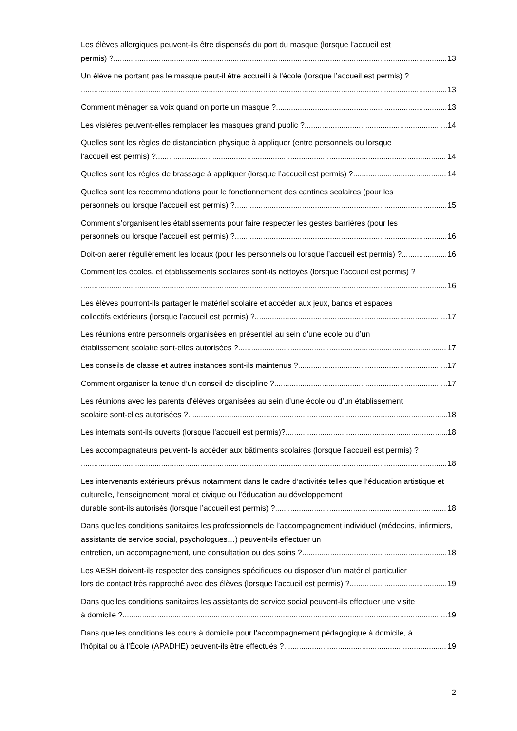Les élèves allergiques peuvent-ils être dispensés du port du masque (lorsque l’accueil est
permis) ? 13
Un élève ne portant pas le masque peut-il être accueilli à l’école (lorsque l’accueil est permis) ?
13
Comment ménager sa voix quand on porte un masque ? 13
Les visières peuvent-elles remplacer les masques grand public ? 14
Quelles sont les règles de distanciation physique à appliquer (entre personnels ou lorsque
l’accueil est permis) ? 14
Quelles sont les règles de brassage à appliquer (lorsque l’accueil est permis) ? 14
Quelles sont les recommandations pour le fonctionnement des cantines scolaires (pour les
personnels ou lorsque l’accueil est permis) ? 15
Comment s’organisent les établissements pour faire respecter les gestes barrières (pour les
personnels ou lorsque l’accueil est permis) ? 16
Doit-on aérer régulièrement les locaux (pour les personnels ou lorsque l’accueil est permis) ? 16
Comment les écoles, et établissements scolaires sont-ils nettoyés (lorsque l’accueil est permis) ?
16
Les élèves pourront-ils partager le matériel scolaire et accéder aux jeux, bancs et espaces
collectifs extérieurs (lorsque l’accueil est permis) ? 17
Les réunions entre personnels organisées en présentiel au sein d’une école ou d’un
établissement scolaire sont-elles autorisées ? 17
Les conseils de classe et autres instances sont-ils maintenus ? 17
Comment organiser la tenue d’un conseil de discipline ? 17
Les réunions avec les parents d’élèves organisées au sein d’une école ou d’un établissement
scolaire sont-elles autorisées ? 18
Les internats sont-ils ouverts (lorsque l’accueil est permis)? 18
Les accompagnateurs peuvent-ils accéder aux bâtiments scolaires (lorsque l’accueil est permis) ?
18
Les intervenants extérieurs prévus notamment dans le cadre d’activités telles que l’éducation artistique et culturelle, l’enseignement moral et civique ou l’éducation au développement
durable sont-ils autorisés (lorsque l’accueil est permis) ? 18
Dans quelles conditions sanitaires les professionnels de l’accompagnement individuel (médecins, infirmiers, assistants de service social, psychologues…) peuvent-ils effectuer un
entretien, un accompagnement, une consultation ou des soins ? 18
Les AESH doivent-ils respecter des consignes spécifiques ou disposer d’un matériel particulier
lors de contact très rapproché avec des élèves (lorsque l’accueil est permis) ? 19
Dans quelles conditions sanitaires les assistants de service social peuvent-ils effectuer une visite
à domicile ? 19
Dans quelles conditions les cours à domicile pour l’accompagnement pédagogique à domicile, à
l'hôpital ou à l'École (APADHE) peuvent-ils être effectués ? 19
2